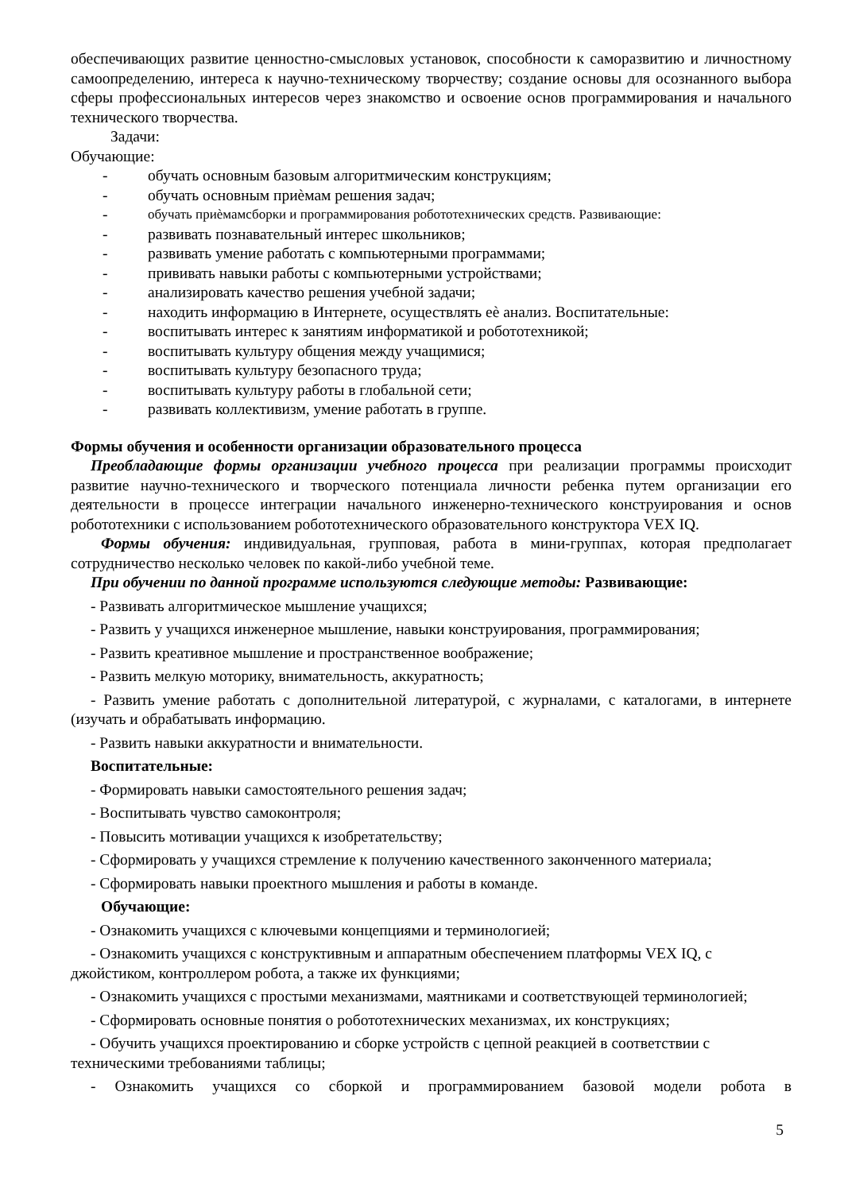обеспечивающих развитие ценностно-смысловых установок, способности к саморазвитию и личностному самоопределению, интереса к научно-техническому творчеству; создание основы для осознанного выбора сферы профессиональных интересов через знакомство и освоение основ программирования и начального технического творчества.
Задачи:
Обучающие:
- обучать основным базовым алгоритмическим конструкциям;
- обучать основным приѐмам решения задач;
- обучать приѐмамсборки и программирования робототехнических средств. Развивающие:
- развивать познавательный интерес школьников;
- развивать умение работать с компьютерными программами;
- прививать навыки работы с компьютерными устройствами;
- анализировать качество решения учебной задачи;
- находить информацию в Интернете, осуществлять еѐ анализ. Воспитательные:
- воспитывать интерес к занятиям информатикой и робототехникой;
- воспитывать культуру общения между учащимися;
- воспитывать культуру безопасного труда;
- воспитывать культуру работы в глобальной сети;
- развивать коллективизм, умение работать в группе.
Формы обучения и особенности организации образовательного процесса
Преобладающие формы организации учебного процесса при реализации программы происходит развитие научно-технического и творческого потенциала личности ребенка путем организации его деятельности в процессе интеграции начального инженерно-технического конструирования и основ робототехники с использованием робототехнического образовательного конструктора VEX IQ.
Формы обучения: индивидуальная, групповая, работа в мини-группах, которая предполагает сотрудничество несколько человек по какой-либо учебной теме.
При обучении по данной программе используются следующие методы: Развивающие:
- Развивать алгоритмическое мышление учащихся;
- Развить у учащихся инженерное мышление, навыки конструирования, программирования;
- Развить креативное мышление и пространственное воображение;
- Развить мелкую моторику, внимательность, аккуратность;
- Развить умение работать с дополнительной литературой, с журналами, с каталогами, в интернете (изучать и обрабатывать информацию.
- Развить навыки аккуратности и внимательности.
Воспитательные:
- Формировать навыки самостоятельного решения задач;
- Воспитывать чувство самоконтроля;
- Повысить мотивации учащихся к изобретательству;
- Сформировать у учащихся стремление к получению качественного законченного материала;
- Сформировать навыки проектного мышления и работы в команде.
Обучающие:
- Ознакомить учащихся с ключевыми концепциями и терминологией;
- Ознакомить учащихся с конструктивным и аппаратным обеспечением платформы VEX IQ, с джойстиком, контроллером робота, а также их функциями;
- Ознакомить учащихся с простыми механизмами, маятниками и соответствующей терминологией;
- Сформировать основные понятия о робототехнических механизмах, их конструкциях;
- Обучить учащихся проектированию и сборке устройств с цепной реакцией в соответствии с техническими требованиями таблицы;
- Ознакомить учащихся со сборкой и программированием базовой модели робота в
5